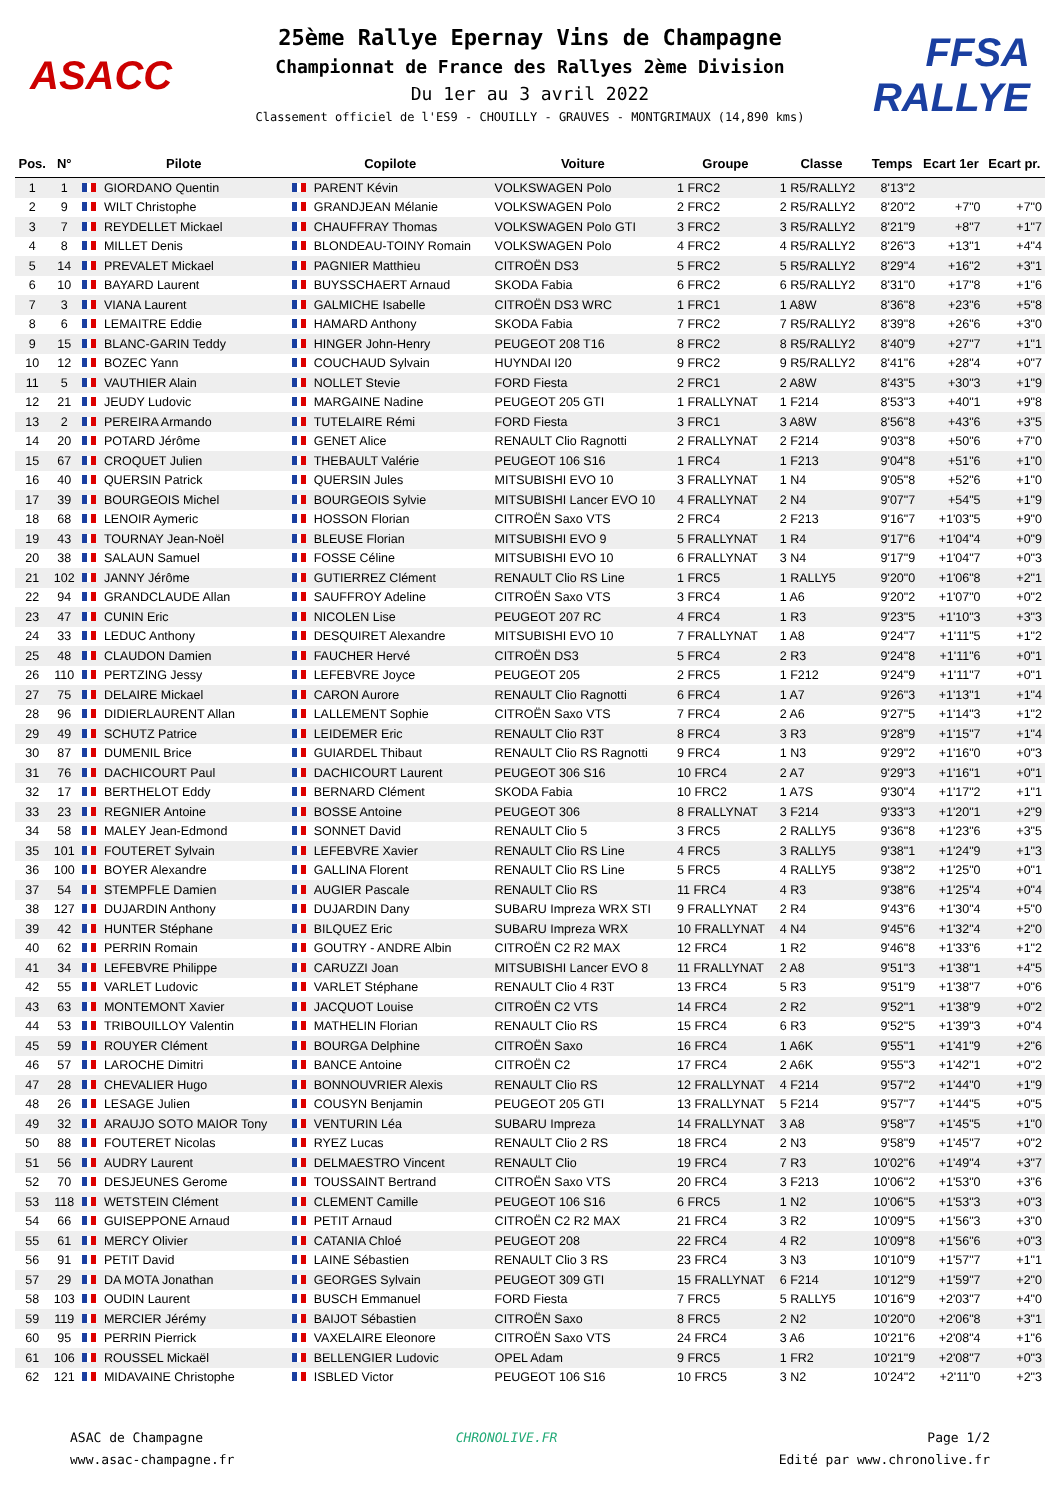ASACC
25ème Rallye Epernay Vins de Champagne
Championnat de France des Rallyes 2ème Division
Du 1er au 3 avril 2022
Classement officiel de l'ES9 - CHOUILLY - GRAUVES - MONTGRIMAUX (14,890 kms)
FFSA RALLYE
| Pos. | N° | Pilote | Copilote | Voiture | Groupe | Classe | Temps | Ecart 1er | Ecart pr. |
| --- | --- | --- | --- | --- | --- | --- | --- | --- | --- |
| 1 | 1 | GIORDANO Quentin | PARENT Kévin | VOLKSWAGEN Polo | 1 FRC2 | 1 R5/RALLY2 | 8'13"2 | | |
| 2 | 9 | WILT Christophe | GRANDJEAN Mélanie | VOLKSWAGEN Polo | 2 FRC2 | 2 R5/RALLY2 | 8'20"2 | +7"0 | +7"0 |
| 3 | 7 | REYDELLET Mickael | CHAUFFRAY Thomas | VOLKSWAGEN Polo GTI | 3 FRC2 | 3 R5/RALLY2 | 8'21"9 | +8"7 | +1"7 |
| 4 | 8 | MILLET Denis | BLONDEAU-TOINY Romain | VOLKSWAGEN Polo | 4 FRC2 | 4 R5/RALLY2 | 8'26"3 | +13"1 | +4"4 |
| 5 | 14 | PREVALET Mickael | PAGNIER Matthieu | CITROËN DS3 | 5 FRC2 | 5 R5/RALLY2 | 8'29"4 | +16"2 | +3"1 |
| 6 | 10 | BAYARD Laurent | BUYSSCHAERT Arnaud | SKODA Fabia | 6 FRC2 | 6 R5/RALLY2 | 8'31"0 | +17"8 | +1"6 |
| 7 | 3 | VIANA Laurent | GALMICHE Isabelle | CITROËN DS3 WRC | 1 FRC1 | 1 A8W | 8'36"8 | +23"6 | +5"8 |
| 8 | 6 | LEMAITRE Eddie | HAMARD Anthony | SKODA Fabia | 7 FRC2 | 7 R5/RALLY2 | 8'39"8 | +26"6 | +3"0 |
| 9 | 15 | BLANC-GARIN Teddy | HINGER John-Henry | PEUGEOT 208 T16 | 8 FRC2 | 8 R5/RALLY2 | 8'40"9 | +27"7 | +1"1 |
| 10 | 12 | BOZEC Yann | COUCHAUD Sylvain | HUYNDAI I20 | 9 FRC2 | 9 R5/RALLY2 | 8'41"6 | +28"4 | +0"7 |
| 11 | 5 | VAUTHIER Alain | NOLLET Stevie | FORD Fiesta | 2 FRC1 | 2 A8W | 8'43"5 | +30"3 | +1"9 |
| 12 | 21 | JEUDY Ludovic | MARGAINE Nadine | PEUGEOT 205 GTI | 1 FRALLYNAT | 1 F214 | 8'53"3 | +40"1 | +9"8 |
| 13 | 2 | PEREIRA Armando | TUTELAIRE Rémi | FORD Fiesta | 3 FRC1 | 3 A8W | 8'56"8 | +43"6 | +3"5 |
| 14 | 20 | POTARD Jérôme | GENET Alice | RENAULT Clio Ragnotti | 2 FRALLYNAT | 2 F214 | 9'03"8 | +50"6 | +7"0 |
| 15 | 67 | CROQUET Julien | THEBAULT Valérie | PEUGEOT 106 S16 | 1 FRC4 | 1 F213 | 9'04"8 | +51"6 | +1"0 |
| 16 | 40 | QUERSIN Patrick | QUERSIN Jules | MITSUBISHI EVO 10 | 3 FRALLYNAT | 1 N4 | 9'05"8 | +52"6 | +1"0 |
| 17 | 39 | BOURGEOIS Michel | BOURGEOIS Sylvie | MITSUBISHI Lancer EVO 10 | 4 FRALLYNAT | 2 N4 | 9'07"7 | +54"5 | +1"9 |
| 18 | 68 | LENOIR Aymeric | HOSSON Florian | CITROËN Saxo VTS | 2 FRC4 | 2 F213 | 9'16"7 | +1'03"5 | +9"0 |
| 19 | 43 | TOURNAY Jean-Noël | BLEUSE Florian | MITSUBISHI EVO 9 | 5 FRALLYNAT | 1 R4 | 9'17"6 | +1'04"4 | +0"9 |
| 20 | 38 | SALAUN Samuel | FOSSE Céline | MITSUBISHI EVO 10 | 6 FRALLYNAT | 3 N4 | 9'17"9 | +1'04"7 | +0"3 |
| 21 | 102 | JANNY Jérôme | GUTIERREZ Clément | RENAULT Clio RS Line | 1 FRC5 | 1 RALLY5 | 9'20"0 | +1'06"8 | +2"1 |
| 22 | 94 | GRANDCLAUDE Allan | SAUFFROY Adeline | CITROËN Saxo VTS | 3 FRC4 | 1 A6 | 9'20"2 | +1'07"0 | +0"2 |
| 23 | 47 | CUNIN Eric | NICOLEN Lise | PEUGEOT 207 RC | 4 FRC4 | 1 R3 | 9'23"5 | +1'10"3 | +3"3 |
| 24 | 33 | LEDUC Anthony | DESQUIRET Alexandre | MITSUBISHI EVO 10 | 7 FRALLYNAT | 1 A8 | 9'24"7 | +1'11"5 | +1"2 |
| 25 | 48 | CLAUDON Damien | FAUCHER Hervé | CITROËN DS3 | 5 FRC4 | 2 R3 | 9'24"8 | +1'11"6 | +0"1 |
| 26 | 110 | PERTZING Jessy | LEFEBVRE Joyce | PEUGEOT 205 | 2 FRC5 | 1 F212 | 9'24"9 | +1'11"7 | +0"1 |
| 27 | 75 | DELAIRE Mickael | CARON Aurore | RENAULT Clio Ragnotti | 6 FRC4 | 1 A7 | 9'26"3 | +1'13"1 | +1"4 |
| 28 | 96 | DIDIERLAURENT Allan | LALLEMENT Sophie | CITROËN Saxo VTS | 7 FRC4 | 2 A6 | 9'27"5 | +1'14"3 | +1"2 |
| 29 | 49 | SCHUTZ Patrice | LEIDEMER Eric | RENAULT Clio R3T | 8 FRC4 | 3 R3 | 9'28"9 | +1'15"7 | +1"4 |
| 30 | 87 | DUMENIL Brice | GUIARDEL Thibaut | RENAULT Clio RS Ragnotti | 9 FRC4 | 1 N3 | 9'29"2 | +1'16"0 | +0"3 |
| 31 | 76 | DACHICOURT Paul | DACHICOURT Laurent | PEUGEOT 306 S16 | 10 FRC4 | 2 A7 | 9'29"3 | +1'16"1 | +0"1 |
| 32 | 17 | BERTHELOT Eddy | BERNARD Clément | SKODA Fabia | 10 FRC2 | 1 A7S | 9'30"4 | +1'17"2 | +1"1 |
| 33 | 23 | REGNIER Antoine | BOSSE Antoine | PEUGEOT 306 | 8 FRALLYNAT | 3 F214 | 9'33"3 | +1'20"1 | +2"9 |
| 34 | 58 | MALEY Jean-Edmond | SONNET David | RENAULT Clio 5 | 3 FRC5 | 2 RALLY5 | 9'36"8 | +1'23"6 | +3"5 |
| 35 | 101 | FOUTERET Sylvain | LEFEBVRE Xavier | RENAULT Clio RS Line | 4 FRC5 | 3 RALLY5 | 9'38"1 | +1'24"9 | +1"3 |
| 36 | 100 | BOYER Alexandre | GALLINA Florent | RENAULT Clio RS Line | 5 FRC5 | 4 RALLY5 | 9'38"2 | +1'25"0 | +0"1 |
| 37 | 54 | STEMPFLE Damien | AUGIER Pascale | RENAULT Clio RS | 11 FRC4 | 4 R3 | 9'38"6 | +1'25"4 | +0"4 |
| 38 | 127 | DUJARDIN Anthony | DUJARDIN Dany | SUBARU Impreza WRX STI | 9 FRALLYNAT | 2 R4 | 9'43"6 | +1'30"4 | +5"0 |
| 39 | 42 | HUNTER Stéphane | BILQUEZ Eric | SUBARU Impreza WRX | 10 FRALLYNAT | 4 N4 | 9'45"6 | +1'32"4 | +2"0 |
| 40 | 62 | PERRIN Romain | GOUTRY - ANDRE Albin | CITROËN C2 R2 MAX | 12 FRC4 | 1 R2 | 9'46"8 | +1'33"6 | +1"2 |
| 41 | 34 | LEFEBVRE Philippe | CARUZZI Joan | MITSUBISHI Lancer EVO 8 | 11 FRALLYNAT | 2 A8 | 9'51"3 | +1'38"1 | +4"5 |
| 42 | 55 | VARLET Ludovic | VARLET Stéphane | RENAULT Clio 4 R3T | 13 FRC4 | 5 R3 | 9'51"9 | +1'38"7 | +0"6 |
| 43 | 63 | MONTEMONT Xavier | JACQUOT Louise | CITROËN C2 VTS | 14 FRC4 | 2 R2 | 9'52"1 | +1'38"9 | +0"2 |
| 44 | 53 | TRIBOUILLOY Valentin | MATHELIN Florian | RENAULT Clio RS | 15 FRC4 | 6 R3 | 9'52"5 | +1'39"3 | +0"4 |
| 45 | 59 | ROUYER Clément | BOURGA Delphine | CITROËN Saxo | 16 FRC4 | 1 A6K | 9'55"1 | +1'41"9 | +2"6 |
| 46 | 57 | LAROCHE Dimitri | BANCE Antoine | CITROËN C2 | 17 FRC4 | 2 A6K | 9'55"3 | +1'42"1 | +0"2 |
| 47 | 28 | CHEVALIER Hugo | BONNOUVRIER Alexis | RENAULT Clio RS | 12 FRALLYNAT | 4 F214 | 9'57"2 | +1'44"0 | +1"9 |
| 48 | 26 | LESAGE Julien | COUSYN Benjamin | PEUGEOT 205 GTI | 13 FRALLYNAT | 5 F214 | 9'57"7 | +1'44"5 | +0"5 |
| 49 | 32 | ARAUJO SOTO MAIOR Tony | VENTURIN Léa | SUBARU Impreza | 14 FRALLYNAT | 3 A8 | 9'58"7 | +1'45"5 | +1"0 |
| 50 | 88 | FOUTERET Nicolas | RYEZ Lucas | RENAULT Clio 2 RS | 18 FRC4 | 2 N3 | 9'58"9 | +1'45"7 | +0"2 |
| 51 | 56 | AUDRY Laurent | DELMAESTRO Vincent | RENAULT Clio | 19 FRC4 | 7 R3 | 10'02"6 | +1'49"4 | +3"7 |
| 52 | 70 | DESJEUNES Gerome | TOUSSAINT Bertrand | CITROËN Saxo VTS | 20 FRC4 | 3 F213 | 10'06"2 | +1'53"0 | +3"6 |
| 53 | 118 | WETSTEIN Clément | CLEMENT Camille | PEUGEOT 106 S16 | 6 FRC5 | 1 N2 | 10'06"5 | +1'53"3 | +0"3 |
| 54 | 66 | GUISEPPONE Arnaud | PETIT Arnaud | CITROËN C2 R2 MAX | 21 FRC4 | 3 R2 | 10'09"5 | +1'56"3 | +3"0 |
| 55 | 61 | MERCY Olivier | CATANIA Chloé | PEUGEOT 208 | 22 FRC4 | 4 R2 | 10'09"8 | +1'56"6 | +0"3 |
| 56 | 91 | PETIT David | LAINE Sébastien | RENAULT Clio 3 RS | 23 FRC4 | 3 N3 | 10'10"9 | +1'57"7 | +1"1 |
| 57 | 29 | DA MOTA Jonathan | GEORGES Sylvain | PEUGEOT 309 GTI | 15 FRALLYNAT | 6 F214 | 10'12"9 | +1'59"7 | +2"0 |
| 58 | 103 | OUDIN Laurent | BUSCH Emmanuel | FORD Fiesta | 7 FRC5 | 5 RALLY5 | 10'16"9 | +2'03"7 | +4"0 |
| 59 | 119 | MERCIER Jérémy | BAIJOT Sébastien | CITROËN Saxo | 8 FRC5 | 2 N2 | 10'20"0 | +2'06"8 | +3"1 |
| 60 | 95 | PERRIN Pierrick | VAXELAIRE Eleonore | CITROËN Saxo VTS | 24 FRC4 | 3 A6 | 10'21"6 | +2'08"4 | +1"6 |
| 61 | 106 | ROUSSEL Mickaël | BELLENGIER Ludovic | OPEL Adam | 9 FRC5 | 1 FR2 | 10'21"9 | +2'08"7 | +0"3 |
| 62 | 121 | MIDAVAINE Christophe | ISBLED Victor | PEUGEOT 106 S16 | 10 FRC5 | 3 N2 | 10'24"2 | +2'11"0 | +2"3 |
ASAC de Champagne
www.asac-champagne.fr
CHRONOLIVE.FR Page 1/2
Edité par www.chronolive.fr